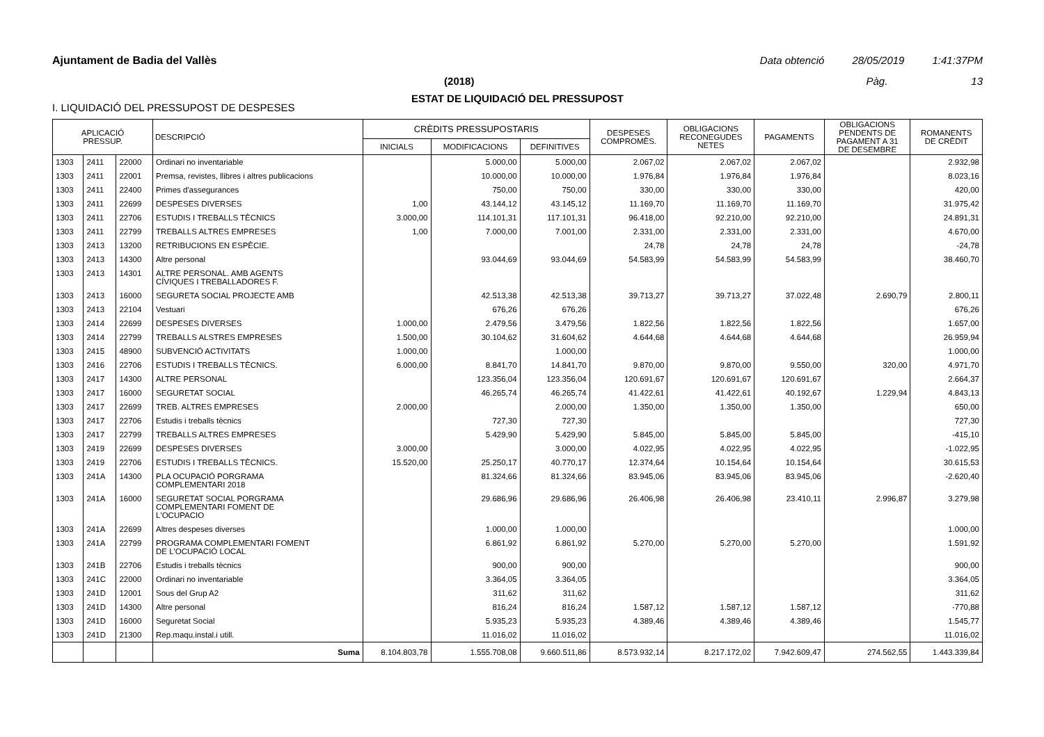Ajuntament de Badia del Vallès Data obtenció 28/05/2019 1:41:37PM
(2018) Pàg. 13
ESTAT DE LIQUIDACIÓ DEL PRESSUPOST
I. LIQUIDACIÓ DEL PRESSUPOST DE DESPESES
| APLICACIÓ PRESSUP. | | | DESCRIPCIÓ | CRÈDITS PRESSUPOSTARIS | | | DESPESES COMPROMÈS. | OBLIGACIONS RECONEGUDES NETES | PAGAMENTS | OBLIGACIONS PENDENTS DE PAGAMENT A 31 DE DESEMBRE | ROMANENTS DE CRÈDIT |
| --- | --- | --- | --- | --- | --- | --- | --- | --- | --- | --- | --- |
| | | | | INICIALS | MODIFICACIONS | DEFINITIVES | | | | | |
| 1303 | 2411 | 22000 | Ordinari no inventariable | | 5.000,00 | 5.000,00 | 2.067,02 | 2.067,02 | 2.067,02 | | 2.932,98 |
| 1303 | 2411 | 22001 | Premsa, revistes, llibres i altres publicacions | | 10.000,00 | 10.000,00 | 1.976,84 | 1.976,84 | 1.976,84 | | 8.023,16 |
| 1303 | 2411 | 22400 | Primes d'assegurances | | 750,00 | 750,00 | 330,00 | 330,00 | 330,00 | | 420,00 |
| 1303 | 2411 | 22699 | DESPESES DIVERSES | 1,00 | 43.144,12 | 43.145,12 | 11.169,70 | 11.169,70 | 11.169,70 | | 31.975,42 |
| 1303 | 2411 | 22706 | ESTUDIS I TREBALLS TÈCNICS | 3.000,00 | 114.101,31 | 117.101,31 | 96.418,00 | 92.210,00 | 92.210,00 | | 24.891,31 |
| 1303 | 2411 | 22799 | TREBALLS ALTRES EMPRESES | 1,00 | 7.000,00 | 7.001,00 | 2.331,00 | 2.331,00 | 2.331,00 | | 4.670,00 |
| 1303 | 2413 | 13200 | RETRIBUCIONS EN ESPÈCIE. | | | | 24,78 | 24,78 | 24,78 | | -24,78 |
| 1303 | 2413 | 14300 | Altre personal | | 93.044,69 | 93.044,69 | 54.583,99 | 54.583,99 | 54.583,99 | | 38.460,70 |
| 1303 | 2413 | 14301 | ALTRE PERSONAL. AMB AGENTS CÍVIQUES I TREBALLADORES F. | | | | | | | | |
| 1303 | 2413 | 16000 | SEGURETA SOCIAL PROJECTE AMB | | 42.513,38 | 42.513,38 | 39.713,27 | 39.713,27 | 37.022,48 | 2.690,79 | 2.800,11 |
| 1303 | 2413 | 22104 | Vestuari | | 676,26 | 676,26 | | | | | 676,26 |
| 1303 | 2414 | 22699 | DESPESES DIVERSES | 1.000,00 | 2.479,56 | 3.479,56 | 1.822,56 | 1.822,56 | 1.822,56 | | 1.657,00 |
| 1303 | 2414 | 22799 | TREBALLS ALSTRES EMPRESES | 1.500,00 | 30.104,62 | 31.604,62 | 4.644,68 | 4.644,68 | 4.644,68 | | 26.959,94 |
| 1303 | 2415 | 48900 | SUBVENCIÓ ACTIVITATS | 1.000,00 | | 1.000,00 | | | | | 1.000,00 |
| 1303 | 2416 | 22706 | ESTUDIS I TREBALLS TÈCNICS. | 6.000,00 | 8.841,70 | 14.841,70 | 9.870,00 | 9.870,00 | 9.550,00 | 320,00 | 4.971,70 |
| 1303 | 2417 | 14300 | ALTRE PERSONAL | | 123.356,04 | 123.356,04 | 120.691,67 | 120.691,67 | 120.691,67 | | 2.664,37 |
| 1303 | 2417 | 16000 | SEGURETAT SOCIAL | | 46.265,74 | 46.265,74 | 41.422,61 | 41.422,61 | 40.192,67 | 1.229,94 | 4.843,13 |
| 1303 | 2417 | 22699 | TREB. ALTRES EMPRESES | 2.000,00 | | 2.000,00 | 1.350,00 | 1.350,00 | 1.350,00 | | 650,00 |
| 1303 | 2417 | 22706 | Estudis i treballs tècnics | | 727,30 | 727,30 | | | | | 727,30 |
| 1303 | 2417 | 22799 | TREBALLS ALTRES EMPRESES | | 5.429,90 | 5.429,90 | 5.845,00 | 5.845,00 | 5.845,00 | | -415,10 |
| 1303 | 2419 | 22699 | DESPESES DIVERSES | 3.000,00 | | 3.000,00 | 4.022,95 | 4.022,95 | 4.022,95 | | -1.022,95 |
| 1303 | 2419 | 22706 | ESTUDIS I TREBALLS TÈCNICS. | 15.520,00 | 25.250,17 | 40.770,17 | 12.374,64 | 10.154,64 | 10.154,64 | | 30.615,53 |
| 1303 | 241A | 14300 | PLA OCUPACIÓ PORGRAMA COMPLEMENTARI 2018 | | 81.324,66 | 81.324,66 | 83.945,06 | 83.945,06 | 83.945,06 | | -2.620,40 |
| 1303 | 241A | 16000 | SEGURETAT SOCIAL PORGRAMA COMPLEMENTARI FOMENT DE L'OCUPACIO | | 29.686,96 | 29.686,96 | 26.406,98 | 26.406,98 | 23.410,11 | 2.996,87 | 3.279,98 |
| 1303 | 241A | 22699 | Altres despeses diverses | | 1.000,00 | 1.000,00 | | | | | 1.000,00 |
| 1303 | 241A | 22799 | PROGRAMA COMPLEMENTARI FOMENT DE L'OCUPACIÓ LOCAL | | 6.861,92 | 6.861,92 | 5.270,00 | 5.270,00 | 5.270,00 | | 1.591,92 |
| 1303 | 241B | 22706 | Estudis i treballs tècnics | | 900,00 | 900,00 | | | | | 900,00 |
| 1303 | 241C | 22000 | Ordinari no inventariable | | 3.364,05 | 3.364,05 | | | | | 3.364,05 |
| 1303 | 241D | 12001 | Sous del Grup A2 | | 311,62 | 311,62 | | | | | 311,62 |
| 1303 | 241D | 14300 | Altre personal | | 816,24 | 816,24 | 1.587,12 | 1.587,12 | 1.587,12 | | -770,88 |
| 1303 | 241D | 16000 | Seguretat Social | | 5.935,23 | 5.935,23 | 4.389,46 | 4.389,46 | 4.389,46 | | 1.545,77 |
| 1303 | 241D | 21300 | Rep.maqu.instal.i utill. | | 11.016,02 | 11.016,02 | | | | | 11.016,02 |
| | | | Suma | 8.104.803,78 | 1.555.708,08 | 9.660.511,86 | 8.573.932,14 | 8.217.172,02 | 7.942.609,47 | 274.562,55 | 1.443.339,84 |